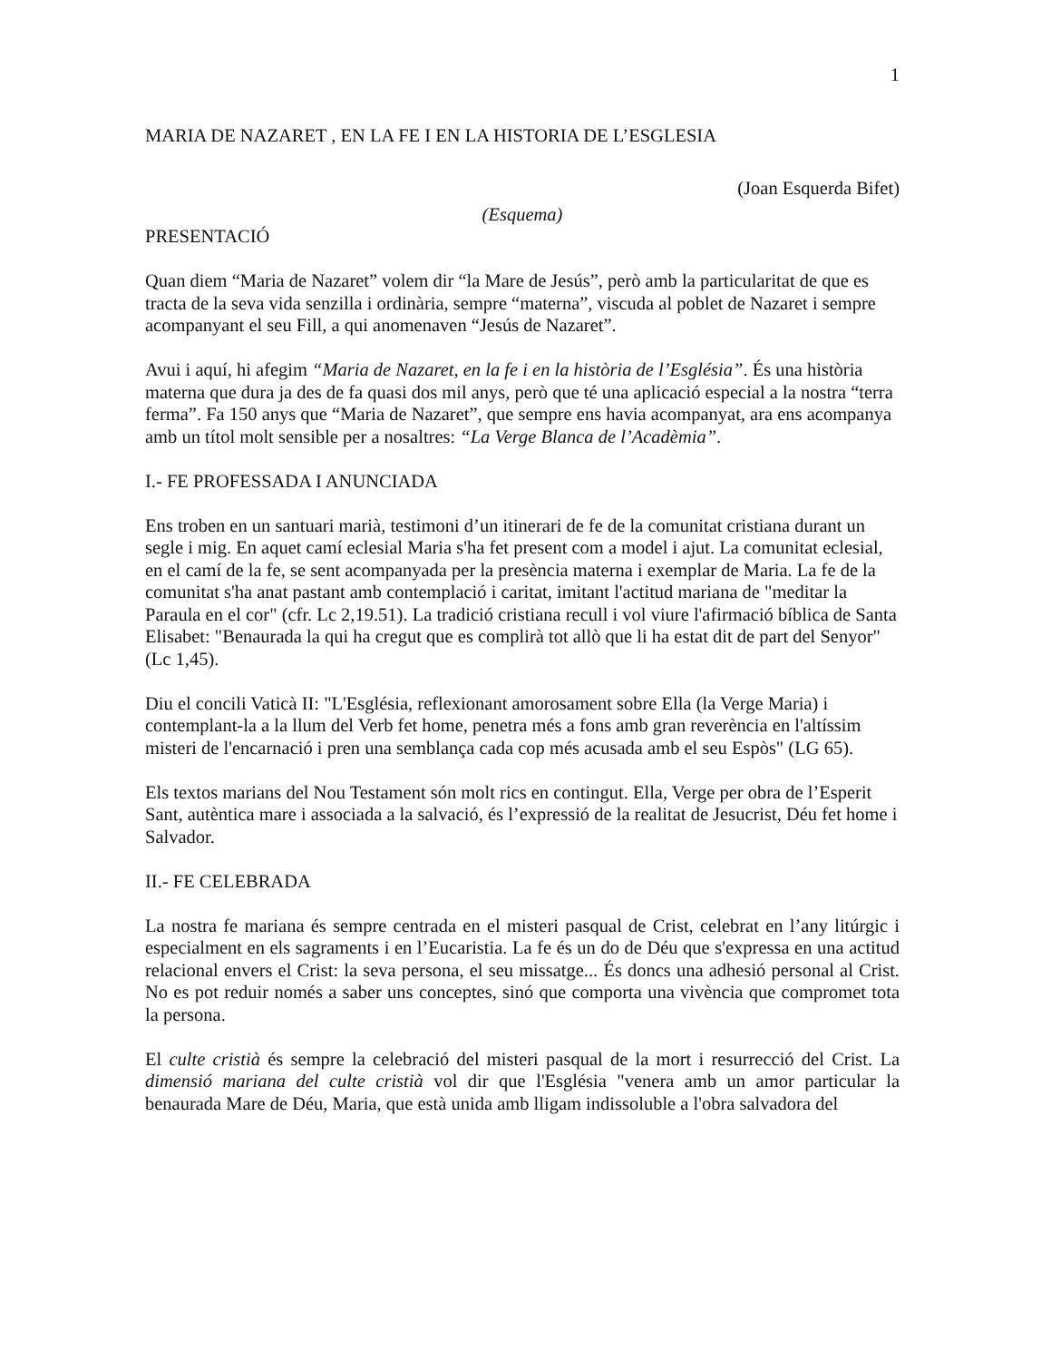1
MARIA DE NAZARET , EN LA FE I EN LA HISTORIA DE L’ESGLESIA
(Joan Esquerda Bifet)
(Esquema)
PRESENTACIÓ
Quan diem “Maria de Nazaret” volem dir “la Mare de Jesús”, però amb la particularitat de que es tracta de la seva vida senzilla i ordinària, sempre “materna”, viscuda al poblet de Nazaret i sempre acompanyant el seu Fill, a qui anomenaven “Jesús de Nazaret”.
Avui i aquí, hi afegim “Maria de Nazaret, en la fe i en la història de l’Església”. És una història materna que dura ja des de fa quasi dos mil anys, però que té una aplicació especial a la nostra “terra ferma”. Fa 150 anys que “Maria de Nazaret”, que sempre ens havia acompanyat, ara ens acompanya amb un títol molt sensible per a nosaltres: “La Verge Blanca de l’Acadèmia”.
I.- FE PROFESSADA I ANUNCIADA
Ens troben en un santuari marià, testimoni d’un itinerari de fe de la comunitat cristiana durant un segle i mig. En aquet camí eclesial Maria s'ha fet present com a model i ajut. La comunitat eclesial, en el camí de la fe, se sent acompanyada per la presència materna i exemplar de Maria. La fe de la comunitat s'ha anat pastant amb contemplació i caritat, imitant l'actitud mariana de "meditar la Paraula en el cor" (cfr. Lc 2,19.51). La tradició cristiana recull i vol viure l'afirmació bíblica de Santa Elisabet: "Benaurada la qui ha cregut que es complirà tot allò que li ha estat dit de part del Senyor" (Lc 1,45).
Diu el concili Vaticà II: "L'Església, reflexionant amorosament sobre Ella (la Verge Maria) i contemplant-la a la llum del Verb fet home, penetra més a fons amb gran reverència en l'altíssim misteri de l'encarnació i pren una semblança cada cop més acusada amb el seu Espòs" (LG 65).
Els textos marians del Nou Testament són molt rics en contingut. Ella, Verge per obra de l’Esperit Sant, autèntica mare i associada a la salvació, és l’expressió de la realitat de Jesucrist, Déu fet home i Salvador.
II.- FE CELEBRADA
La nostra fe mariana és sempre centrada en el misteri pasqual de Crist, celebrat en l’any litúrgic i especialment en els sagraments i en l’Eucaristia. La fe és un do de Déu que s'expressa en una actitud relacional envers el Crist: la seva persona, el seu missatge... És doncs una adhesió personal al Crist. No es pot reduir només a saber uns conceptes, sinó que comporta una vivència que compromet tota la persona.
El culte cristià és sempre la celebració del misteri pasqual de la mort i resurrecció del Crist. La dimensió mariana del culte cristià vol dir que l'Església "venera amb un amor particular la benaurada Mare de Déu, Maria, que està unida amb lligam indissoluble a l'obra salvadora del